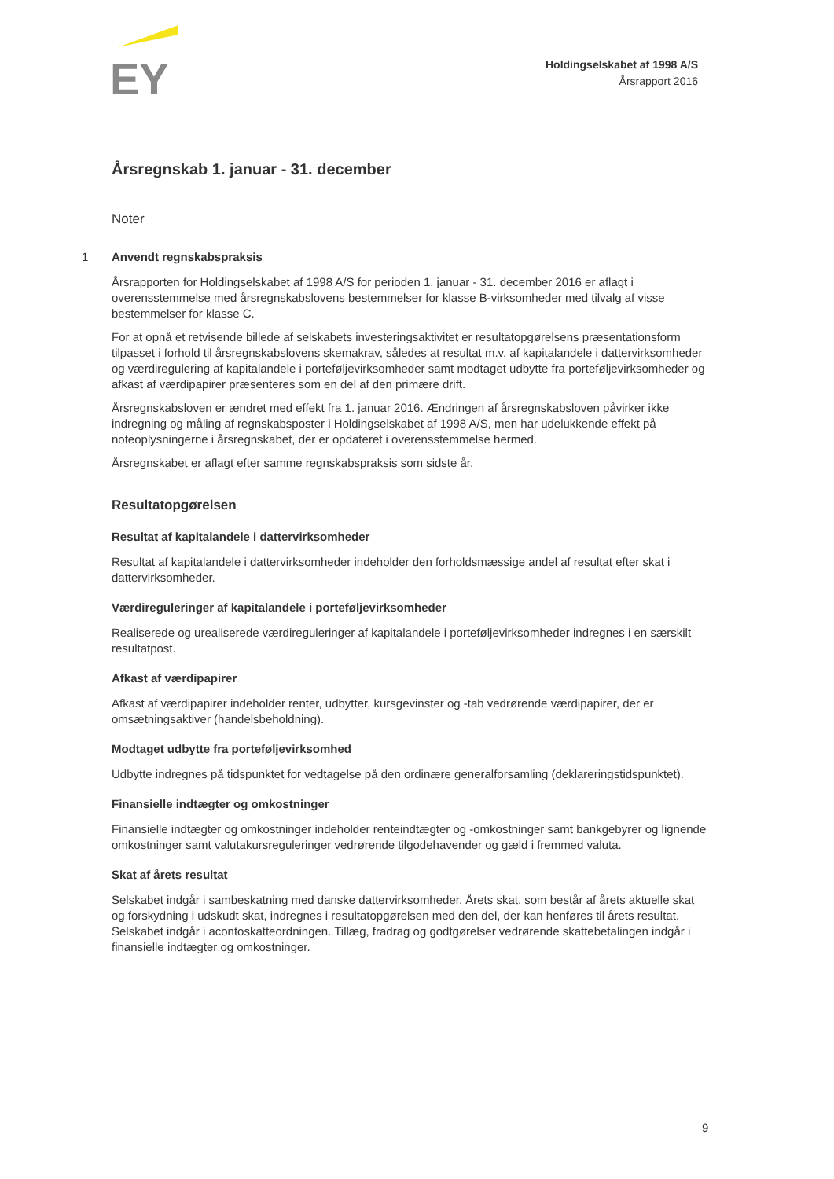EY
Holdingselskabet af 1998 A/S
Årsrapport 2016
Årsregnskab 1. januar - 31. december
Noter
1 Anvendt regnskabspraksis
Årsrapporten for Holdingselskabet af 1998 A/S for perioden 1. januar - 31. december 2016 er aflagt i overensstemmelse med årsregnskabslovens bestemmelser for klasse B-virksomheder med tilvalg af visse bestemmelser for klasse C.
For at opnå et retvisende billede af selskabets investeringsaktivitet er resultatopgørelsens præsentationsform tilpasset i forhold til årsregnskabslovens skemakrav, således at resultat m.v. af kapitalandele i dattervirksomheder og værdiregulering af kapitalandele i porteføljevirksomheder samt modtaget udbytte fra porteføljevirksomheder og afkast af værdipapirer præsenteres som en del af den primære drift.
Årsregnskabsloven er ændret med effekt fra 1. januar 2016. Ændringen af årsregnskabsloven påvirker ikke indregning og måling af regnskabsposter i Holdingselskabet af 1998 A/S, men har udelukkende effekt på noteoplysningerne i årsregnskabet, der er opdateret i overensstemmelse hermed.
Årsregnskabet er aflagt efter samme regnskabspraksis som sidste år.
Resultatopgørelsen
Resultat af kapitalandele i dattervirksomheder
Resultat af kapitalandele i dattervirksomheder indeholder den forholdsmæssige andel af resultat efter skat i dattervirksomheder.
Værdireguleringer af kapitalandele i porteføljevirksomheder
Realiserede og urealiserede værdireguleringer af kapitalandele i porteføljevirksomheder indregnes i en særskilt resultatpost.
Afkast af værdipapirer
Afkast af værdipapirer indeholder renter, udbytter, kursgevinster og -tab vedrørende værdipapirer, der er omsætningsaktiver (handelsbeholdning).
Modtaget udbytte fra porteføljevirksomhed
Udbytte indregnes på tidspunktet for vedtagelse på den ordinære generalforsamling (deklareringstidspunktet).
Finansielle indtægter og omkostninger
Finansielle indtægter og omkostninger indeholder renteindtægter og -omkostninger samt bankgebyrer og lignende omkostninger samt valutakursreguleringer vedrørende tilgodehavender og gæld i fremmed valuta.
Skat af årets resultat
Selskabet indgår i sambeskatning med danske dattervirksomheder. Årets skat, som består af årets aktuelle skat og forskydning i udskudt skat, indregnes i resultatopgørelsen med den del, der kan henføres til årets resultat. Selskabet indgår i acontoskatteordningen. Tillæg, fradrag og godtgørelser vedrørende skattebetalingen indgår i finansielle indtægter og omkostninger.
9